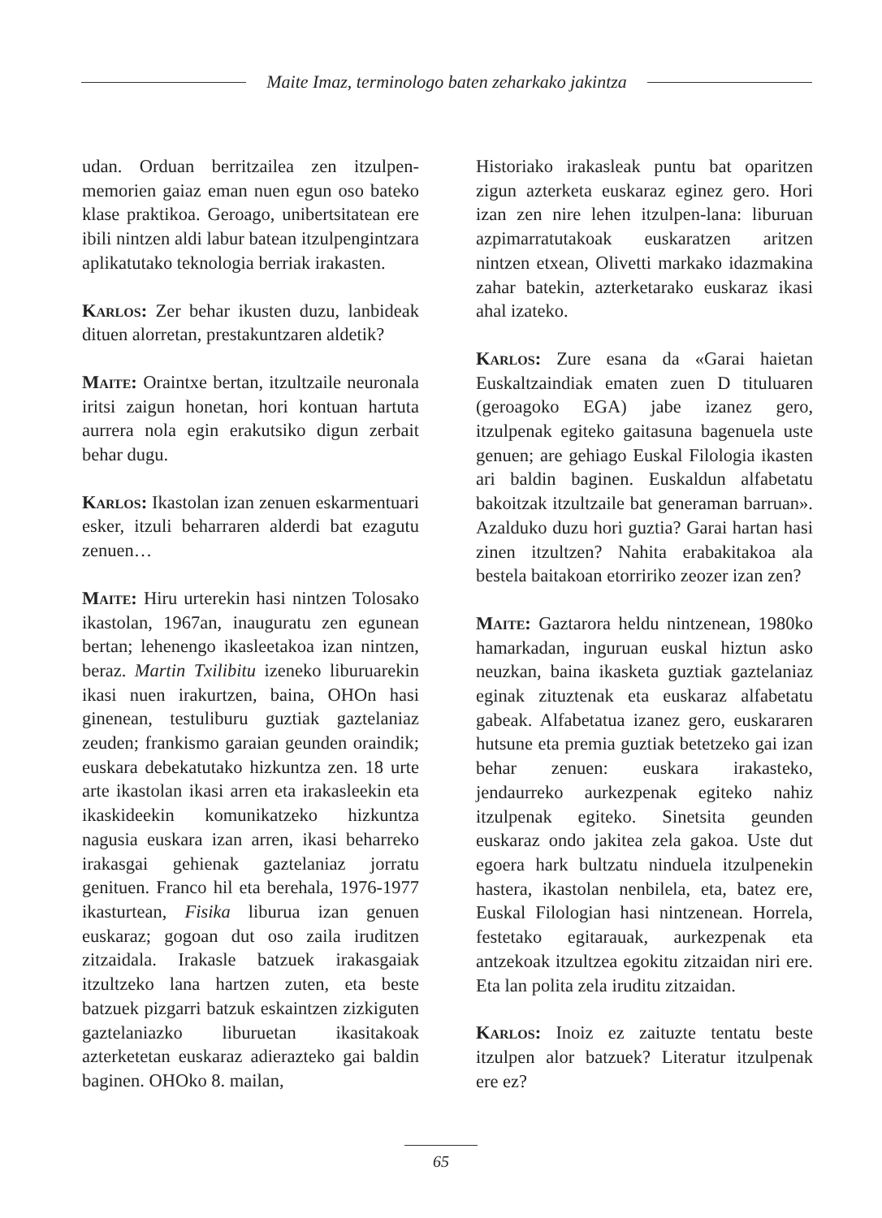Maite Imaz, terminologo baten zeharkako jakintza
udan. Orduan berritzailea zen itzulpen-memorien gaiaz eman nuen egun oso bateko klase praktikoa. Geroago, unibertsitatean ere ibili nintzen aldi labur batean itzulpengintzara aplikatutako teknologia berriak irakasten.
Karlos: Zer behar ikusten duzu, lanbideak dituen alorretan, prestakuntzaren aldetik?
Maite: Oraintxe bertan, itzultzaile neuronala iritsi zaigun honetan, hori kontuan hartuta aurrera nola egin erakutsiko digun zerbait behar dugu.
Karlos: Ikastolan izan zenuen eskarmentuari esker, itzuli beharraren alderdi bat ezagutu zenuen…
Maite: Hiru urterekin hasi nintzen Tolosako ikastolan, 1967an, inauguratu zen egunean bertan; lehenengo ikasleetakoa izan nintzen, beraz. Martin Txilibitu izeneko liburuarekin ikasi nuen irakurtzen, baina, OHOn hasi ginenean, testuliburu guztiak gaztelaniaz zeuden; frankismo garaian geunden oraindik; euskara debekatutako hizkuntza zen. 18 urte arte ikastolan ikasi arren eta irakasleekin eta ikaskideekin komunikatzeko hizkuntza nagusia euskara izan arren, ikasi beharreko irakasgai gehienak gaztelaniaz jorratu genituen. Franco hil eta berehala, 1976-1977 ikasturtean, Fisika liburua izan genuen euskaraz; gogoan dut oso zaila iruditzen zitzaidala. Irakasle batzuek irakasgaiak itzultzeko lana hartzen zuten, eta beste batzuek pizgarri batzuk eskaintzen zizkiguten gaztelaniazko liburuetan ikasitakoak azterketetan euskaraz adierazteko gai baldin baginen. OHOko 8. mailan,
Historiako irakasleak puntu bat oparitzen zigun azterketa euskaraz eginez gero. Hori izan zen nire lehen itzulpen-lana: liburuan azpimarratutakoak euskaratzen aritzen nintzen etxean, Olivetti markako idazmakina zahar batekin, azterketarako euskaraz ikasi ahal izateko.
Karlos: Zure esana da «Garai haietan Euskaltzaindiak ematen zuen D tituluaren (geroagoko EGA) jabe izanez gero, itzulpenak egiteko gaitasuna bagenuela uste genuen; are gehiago Euskal Filologia ikasten ari baldin baginen. Euskaldun alfabetatu bakoitzak itzultzaile bat generaman barruan». Azalduko duzu hori guztia? Garai hartan hasi zinen itzultzen? Nahita erabakitakoa ala bestela baitakoan etorririko zeozer izan zen?
Maite: Gaztarora heldu nintzenean, 1980ko hamarkadan, inguruan euskal hiztun asko neuzkan, baina ikasketa guztiak gaztelaniaz eginak zituztenak eta euskaraz alfabetatu gabeak. Alfabetatua izanez gero, euskararen hutsune eta premia guztiak betetzeko gai izan behar zenuen: euskara irakasteko, jendaurreko aurkezpenak egiteko nahiz itzulpenak egiteko. Sinetsita geunden euskaraz ondo jakitea zela gakoa. Uste dut egoera hark bultzatu ninduela itzulpenekin hastera, ikastolan nenbilela, eta, batez ere, Euskal Filologian hasi nintzenean. Horrela, festetako egitarauak, aurkezpenak eta antzekoak itzultzea egokitu zitzaidan niri ere. Eta lan polita zela iruditu zitzaidan.
Karlos: Inoiz ez zaituzte tentatu beste itzulpen alor batzuek? Literatur itzulpenak ere ez?
65